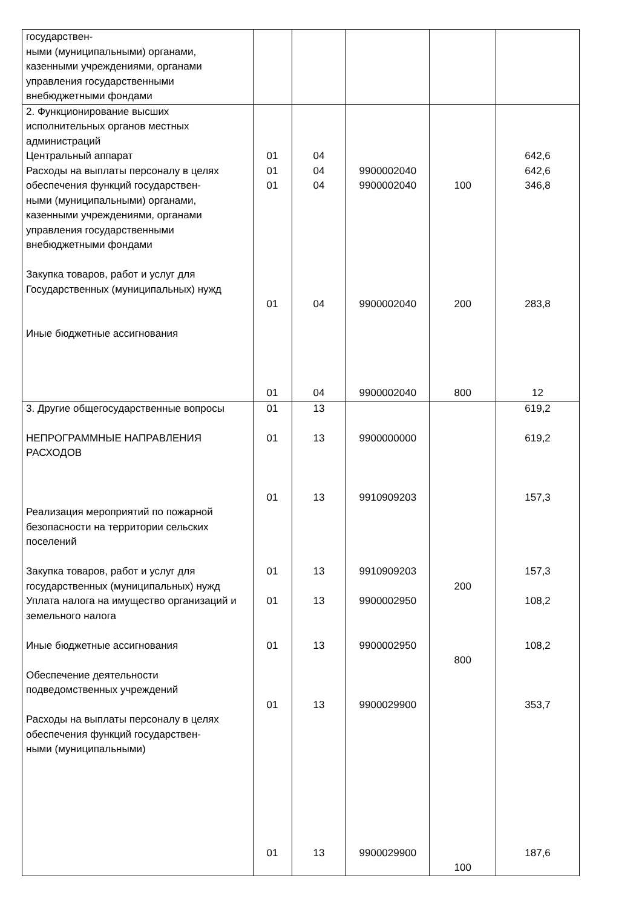| государствен- ными (муниципальными) органами, казенными учреждениями, органами управления государственными внебюджетными фондами | | | | | |
| 2. Функционирование высших исполнительных органов местных администраций Центральный аппарат Расходы на выплаты персоналу в целях обеспечения функций государствен- ными (муниципальными) органами, казенными учреждениями, органами управления государственными внебюджетными фондами Закупка товаров, работ и услуг для Государственных (муниципальных) нужд Иные бюджетные ассигнования | 01 01 01 01 01 | 04 04 04 04 04 | 9900002040 9900002040 9900002040 9900002040 | 100 200 800 | 642,6 642,6 346,8 283,8 12 |
| 3. Другие общегосударственные вопросы НЕПРОГРАММНЫЕ НАПРАВЛЕНИЯ РАСХОДОВ Реализация мероприятий по пожарной безопасности на территории сельских поселений Закупка товаров, работ и услуг для государственных (муниципальных) нужд Уплата налога на имущество организаций и земельного налога Иные бюджетные ассигнования Обеспечение деятельности подведомственных учреждений Расходы на выплаты персоналу в целях обеспечения функций государствен- ными (муниципальными) | 01 01 01 01 01 01 01 01 | 13 13 13 13 13 13 13 13 | 9900000000 9910909203 9910909203 9900002950 9900002950 9900029900 9900029900 | 200 800 100 | 619,2 619,2 157,3 157,3 108,2 108,2 353,7 187,6 |